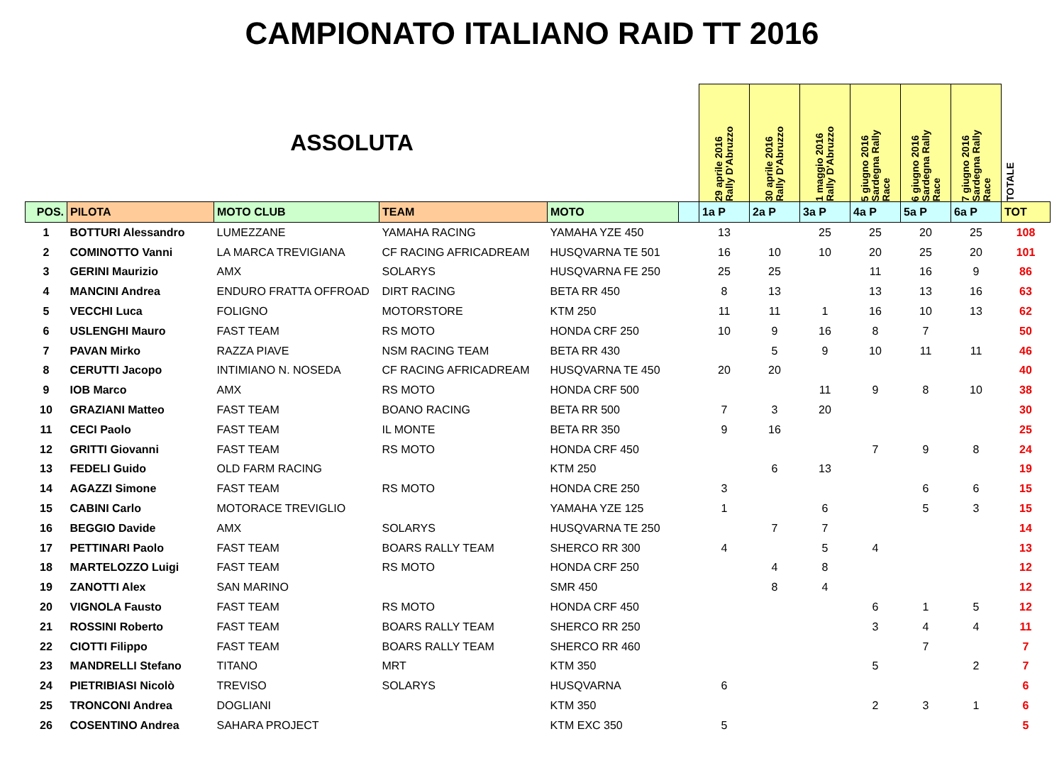CAMPIONATO ITALIANO RAID TT 2016
| ASSOLUTA | | | | | | 29 aprile 2016 Rally D'Abruzzo | 30 aprile 2016 Rally D'Abruzzo | 1 maggio 2016 Rally D'Abruzzo | 5 giugno 2016 Sardegna Rally Race | 6 giugno 2016 Sardegna Rally Race | 7 giugno 2016 Sardegna Rally Race | TOTALE |
| --- | --- | --- | --- | --- | --- | --- | --- | --- | --- | --- | --- | --- |
| POS. | PILOTA | MOTO CLUB | TEAM | MOTO | | 1a P | 2a P | 3a P | 4a P | 5a P | 6a P | TOT |
| 1 | BOTTURI Alessandro | LUMEZZANE | YAMAHA RACING | YAMAHA YZE 450 | | 13 | | 25 | 25 | 20 | 25 | 108 |
| 2 | COMINOTTO Vanni | LA MARCA TREVIGIANA | CF RACING AFRICADREAM | HUSQVARNA TE 501 | | 16 | 10 | 10 | 20 | 25 | 20 | 101 |
| 3 | GERINI Maurizio | AMX | SOLARYS | HUSQVARNA FE 250 | | 25 | 25 | | 11 | 16 | 9 | 86 |
| 4 | MANCINI Andrea | ENDURO FRATTA OFFROAD | DIRT RACING | BETA RR 450 | | 8 | 13 | | 13 | 13 | 16 | 63 |
| 5 | VECCHI Luca | FOLIGNO | MOTORSTORE | KTM 250 | | 11 | 11 | 1 | 16 | 10 | 13 | 62 |
| 6 | USLENGHI Mauro | FAST TEAM | RS MOTO | HONDA CRF 250 | | 10 | 9 | 16 | 8 | 7 | | 50 |
| 7 | PAVAN Mirko | RAZZA PIAVE | NSM RACING TEAM | BETA RR 430 | | | 5 | 9 | 10 | 11 | 11 | 46 |
| 8 | CERUTTI Jacopo | INTIMIANO N. NOSEDA | CF RACING AFRICADREAM | HUSQVARNA TE 450 | | 20 | 20 | | | | | 40 |
| 9 | IOB Marco | AMX | RS MOTO | HONDA CRF 500 | | | | 11 | 9 | 8 | 10 | 38 |
| 10 | GRAZIANI Matteo | FAST TEAM | BOANO RACING | BETA RR 500 | | 7 | 3 | 20 | | | | 30 |
| 11 | CECI Paolo | FAST TEAM | IL MONTE | BETA RR 350 | | 9 | 16 | | | | | 25 |
| 12 | GRITTI Giovanni | FAST TEAM | RS MOTO | HONDA CRF 450 | | | | | 7 | 9 | 8 | 24 |
| 13 | FEDELI Guido | OLD FARM RACING | | KTM 250 | | | 6 | 13 | | | | 19 |
| 14 | AGAZZI Simone | FAST TEAM | RS MOTO | HONDA CRE 250 | | 3 | | | | 6 | 6 | 15 |
| 15 | CABINI Carlo | MOTORACE TREVIGLIO | | YAMAHA YZE 125 | | 1 | | 6 | | 5 | 3 | 15 |
| 16 | BEGGIO Davide | AMX | SOLARYS | HUSQVARNA TE 250 | | | 7 | 7 | | | | 14 |
| 17 | PETTINARI Paolo | FAST TEAM | BOARS RALLY TEAM | SHERCO RR 300 | | 4 | | 5 | 4 | | | 13 |
| 18 | MARTELOZZO Luigi | FAST TEAM | RS MOTO | HONDA CRF 250 | | | 4 | 8 | | | | 12 |
| 19 | ZANOTTI Alex | SAN MARINO | | SMR 450 | | | 8 | 4 | | | | 12 |
| 20 | VIGNOLA Fausto | FAST TEAM | RS MOTO | HONDA CRF 450 | | | | | 6 | 1 | 5 | 12 |
| 21 | ROSSINI Roberto | FAST TEAM | BOARS RALLY TEAM | SHERCO RR 250 | | | | | 3 | 4 | 4 | 11 |
| 22 | CIOTTI Filippo | FAST TEAM | BOARS RALLY TEAM | SHERCO RR 460 | | | | | | 7 | | 7 |
| 23 | MANDRELLI Stefano | TITANO | MRT | KTM 350 | | | | | 5 | | 2 | 7 |
| 24 | PIETRIBIASI Nicolò | TREVISO | SOLARYS | HUSQVARNA | | 6 | | | | | | 6 |
| 25 | TRONCONI Andrea | DOGLIANI | | KTM 350 | | | | | 2 | 3 | 1 | 6 |
| 26 | COSENTINO Andrea | SAHARA PROJECT | | KTM EXC 350 | | 5 | | | | | | 5 |